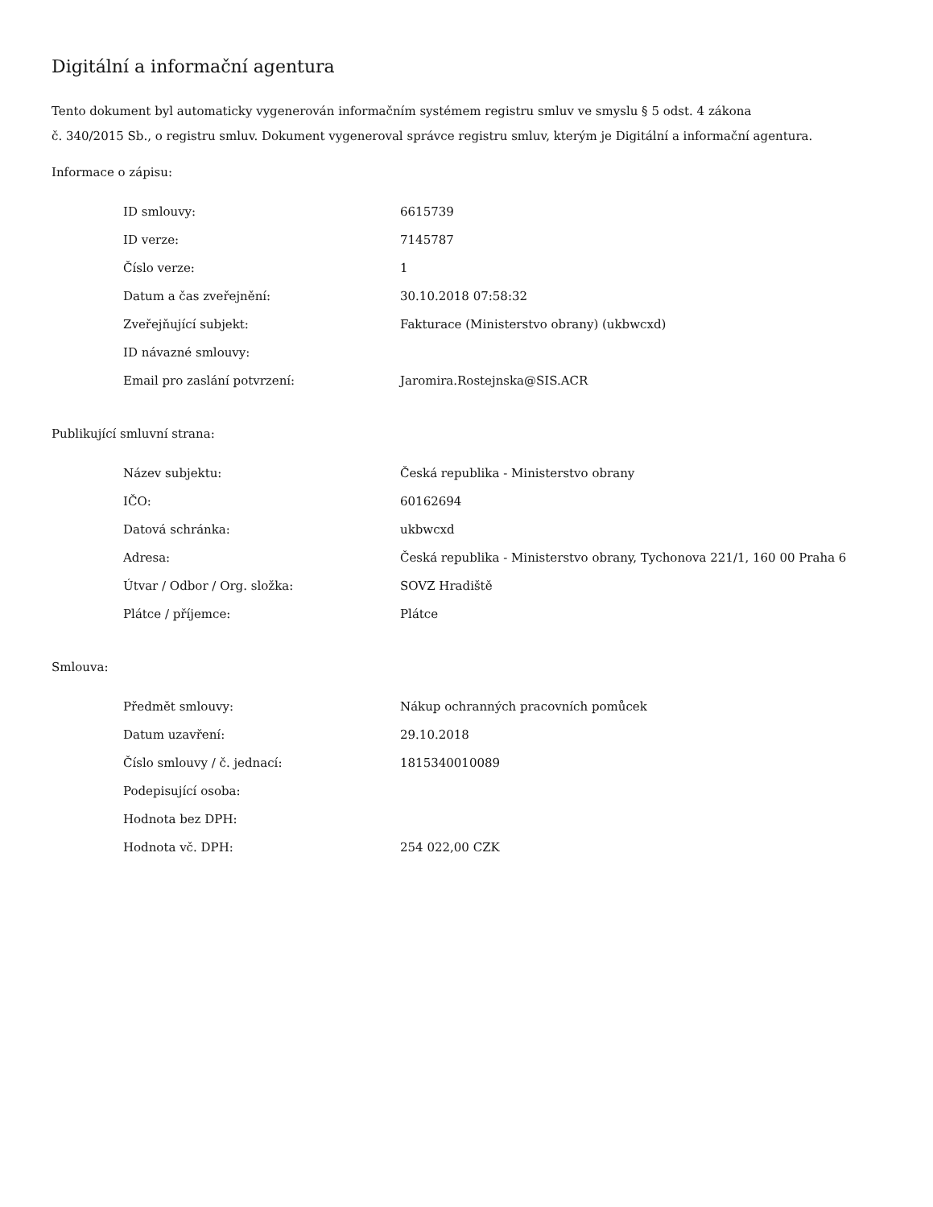Digitální a informační agentura
Tento dokument byl automaticky vygenerován informačním systémem registru smluv ve smyslu § 5 odst. 4 zákona
č. 340/2015 Sb., o registru smluv. Dokument vygeneroval správce registru smluv, kterým je Digitální a informační agentura.
Informace o zápisu:
| ID smlouvy: | 6615739 |
| ID verze: | 7145787 |
| Číslo verze: | 1 |
| Datum a čas zveřejnění: | 30.10.2018 07:58:32 |
| Zveřejňující subjekt: | Fakturace (Ministerstvo obrany) (ukbwcxd) |
| ID návazné smlouvy: | |
| Email pro zaslání potvrzení: | Jaromira.Rostejnska@SIS.ACR |
Publikující smluvní strana:
| Název subjektu: | Česká republika - Ministerstvo obrany |
| IČO: | 60162694 |
| Datová schránka: | ukbwcxd |
| Adresa: | Česká republika - Ministerstvo obrany, Tychonova 221/1, 160 00 Praha 6 |
| Útvar / Odbor / Org. složka: | SOVZ Hradiště |
| Plátce / příjemce: | Plátce |
Smlouva:
| Předmět smlouvy: | Nákup ochranných pracovních pomůcek |
| Datum uzavření: | 29.10.2018 |
| Číslo smlouvy / č. jednací: | 1815340010089 |
| Podepisující osoba: | |
| Hodnota bez DPH: | |
| Hodnota vč. DPH: | 254 022,00 CZK |